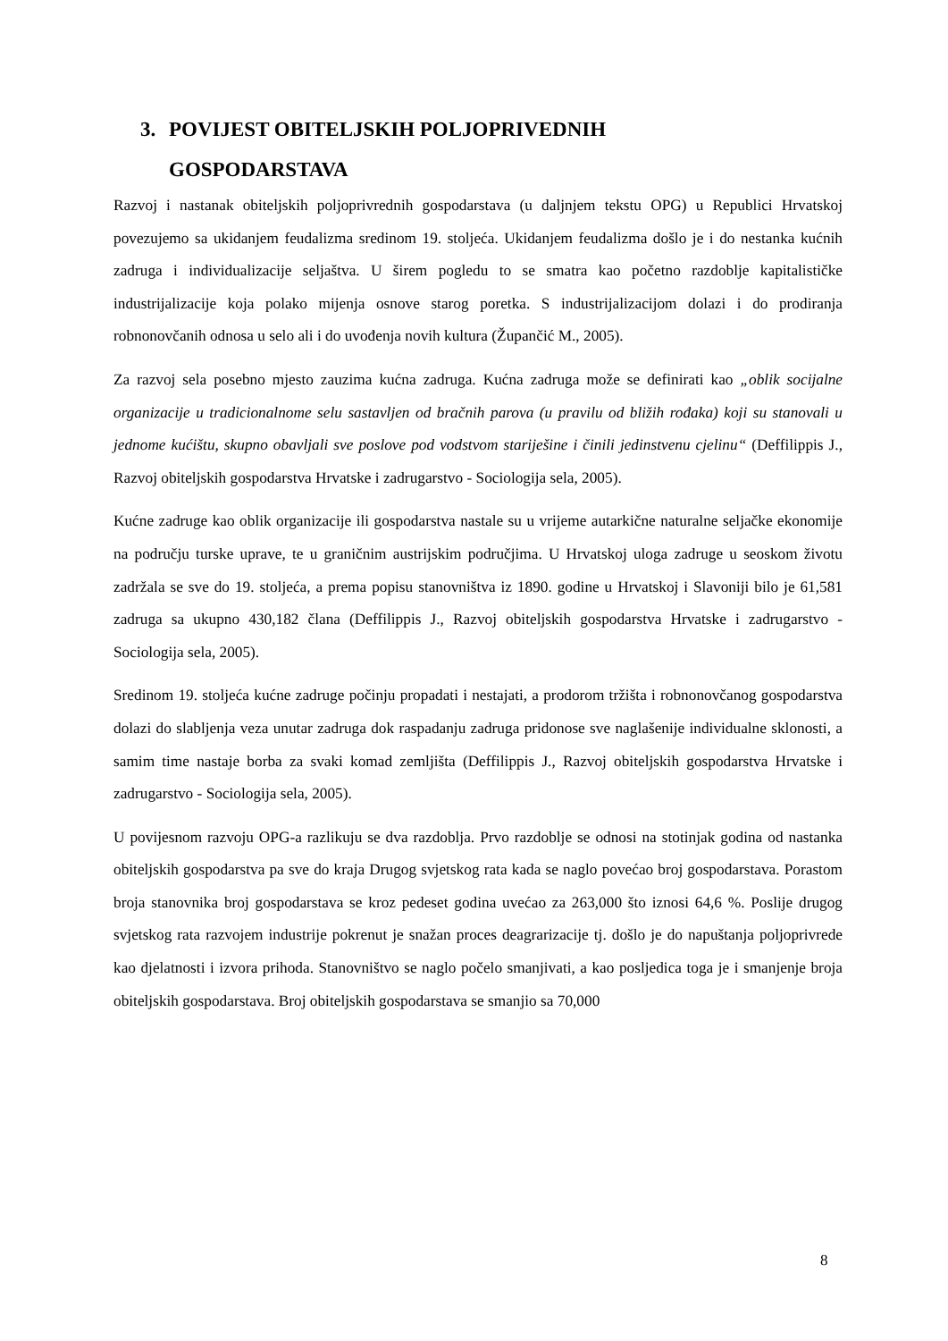3. POVIJEST OBITELJSKIH POLJOPRIVEDNIH
GOSPODARSTAVA
Razvoj i nastanak obiteljskih poljoprivrednih gospodarstava (u daljnjem tekstu OPG) u Republici Hrvatskoj povezujemo sa ukidanjem feudalizma sredinom 19. stoljeća. Ukidanjem feudalizma došlo je i do nestanka kućnih zadruga i individualizacije seljaštva. U širem pogledu to se smatra kao početno razdoblje kapitalističke industrijalizacije koja polako mijenja osnove starog poretka. S industrijalizacijom dolazi i do prodiranja robnonovčanih odnosa u selo ali i do uvođenja novih kultura (Župančić M., 2005).
Za razvoj sela posebno mjesto zauzima kućna zadruga. Kućna zadruga može se definirati kao „oblik socijalne organizacije u tradicionalnome selu sastavljen od bračnih parova (u pravilu od bližih rođaka) koji su stanovali u jednome kućištu, skupno obavljali sve poslove pod vodstvom stariješine i činili jedinstvenu cjelinu“ (Deffilippis J., Razvoj obiteljskih gospodarstva Hrvatske i zadrugarstvo - Sociologija sela, 2005).
Kućne zadruge kao oblik organizacije ili gospodarstva nastale su u vrijeme autarkične naturalne seljačke ekonomije na području turske uprave, te u graničnim austrijskim područjima. U Hrvatskoj uloga zadruge u seoskom životu zadržala se sve do 19. stoljeća, a prema popisu stanovništva iz 1890. godine u Hrvatskoj i Slavoniji bilo je 61,581 zadruga sa ukupno 430,182 člana (Deffilippis J., Razvoj obiteljskih gospodarstva Hrvatske i zadrugarstvo - Sociologija sela, 2005).
Sredinom 19. stoljeća kućne zadruge počinju propadati i nestajati, a prodorom tržišta i robnonovčanog gospodarstva dolazi do slabljenja veza unutar zadruga dok raspadanju zadruga pridonose sve naglašenije individualne sklonosti, a samim time nastaje borba za svaki komad zemljišta (Deffilippis J., Razvoj obiteljskih gospodarstva Hrvatske i zadrugarstvo - Sociologija sela, 2005).
U povijesnom razvoju OPG-a razlikuju se dva razdoblja. Prvo razdoblje se odnosi na stotinjak godina od nastanka obiteljskih gospodarstva pa sve do kraja Drugog svjetskog rata kada se naglo povećao broj gospodarstava. Porastom broja stanovnika broj gospodarstava se kroz pedeset godina uvećao za 263,000 što iznosi 64,6 %. Poslije drugog svjetskog rata razvojem industrije pokrenut je snažan proces deagrarizacije tj. došlo je do napuštanja poljoprivrede kao djelatnosti i izvora prihoda. Stanovništvo se naglo počelo smanjivati, a kao posljedica toga je i smanjenje broja obiteljskih gospodarstava. Broj obiteljskih gospodarstava se smanjio sa 70,000
8